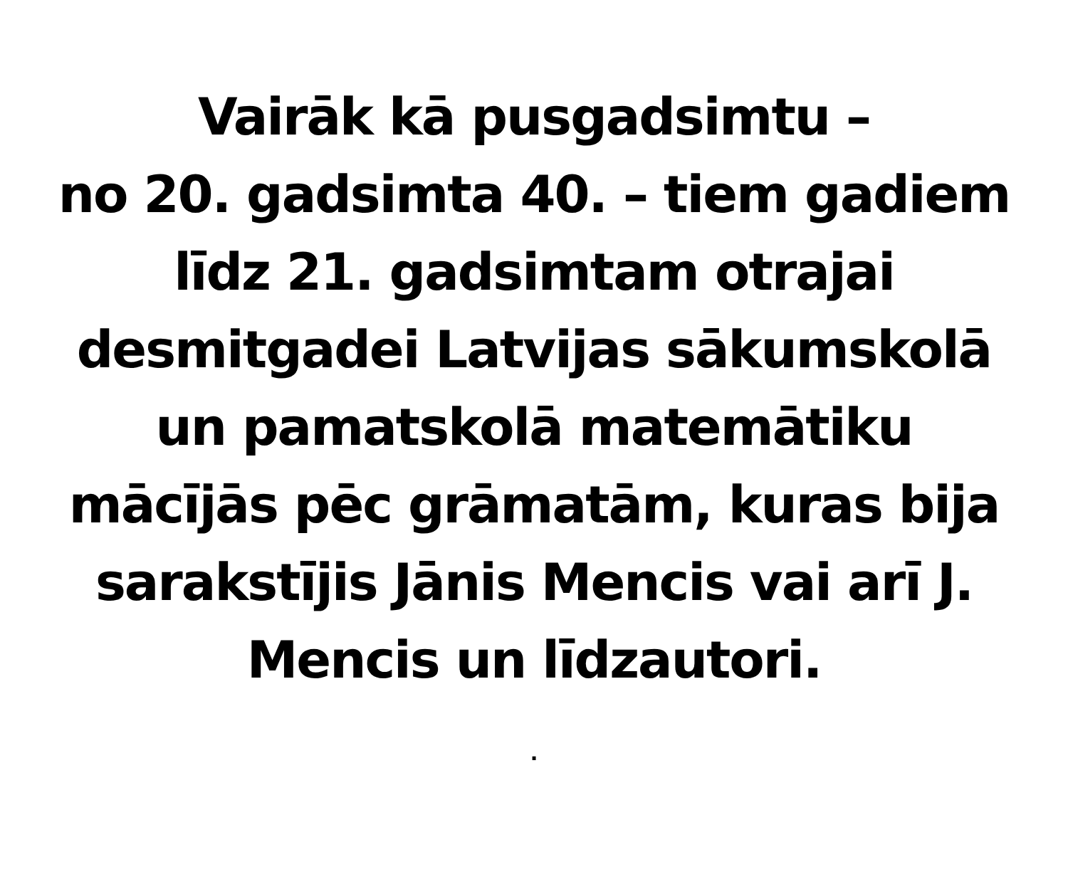Vairāk kā pusgadsimtu –
no 20. gadsimta 40. – tiem gadiem
līdz 21. gadsimtam otrajai
desmitgadei Latvijas sākumskolā
un pamatskolā matemātiku
mācījās pēc grāmatām, kuras bija
sarakstījis Jānis Mencis vai arī J.
Mencis un līdzautori.
.